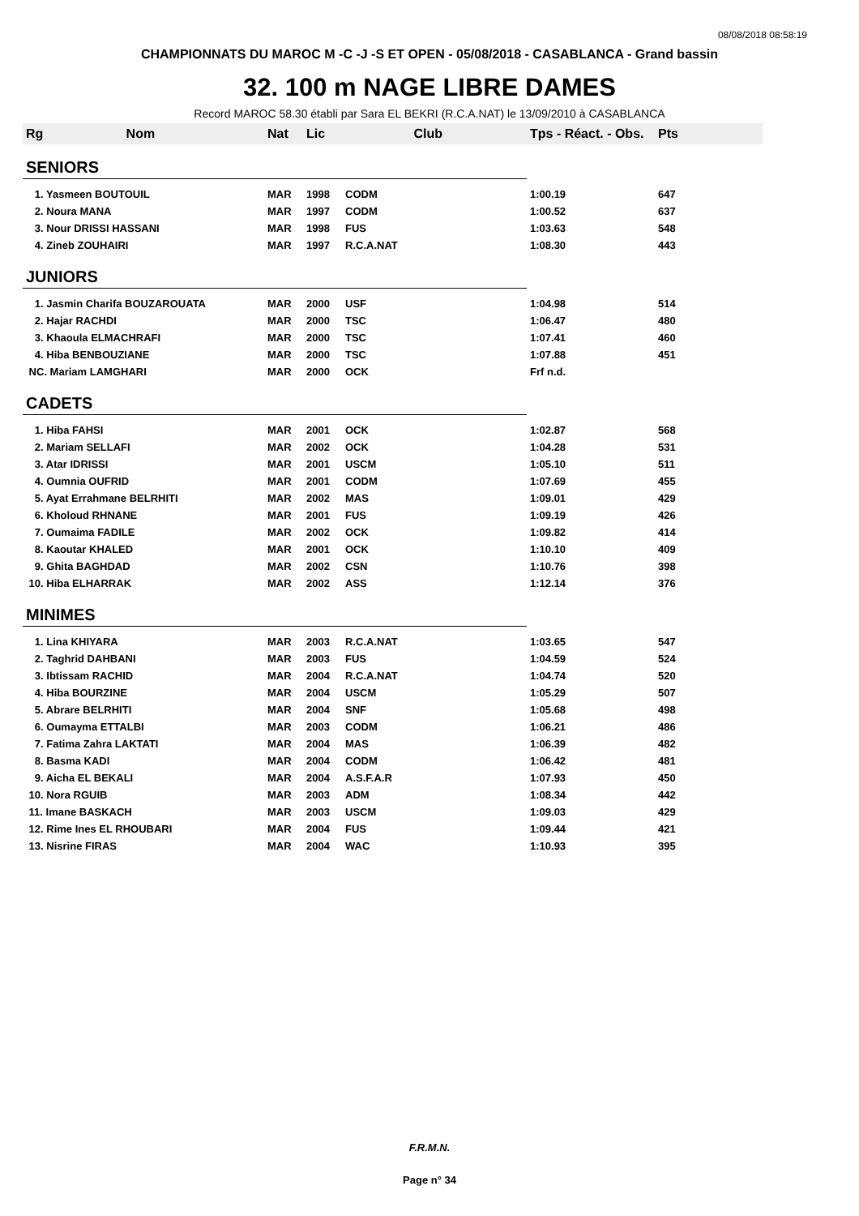08/08/2018 08:58:19
CHAMPIONNATS DU MAROC M -C -J -S ET OPEN - 05/08/2018 - CASABLANCA - Grand bassin
32. 100 m NAGE LIBRE DAMES
Record MAROC 58.30 établi par Sara EL BEKRI (R.C.A.NAT) le 13/09/2010 à CASABLANCA
| Rg Nom | Nat | Lic | Club | Tps - Réact. - Obs. | Pts |
| --- | --- | --- | --- | --- | --- |
| SENIORS | | | | | |
| 1. Yasmeen BOUTOUIL | MAR | 1998 | CODM | 1:00.19 | 647 |
| 2. Noura MANA | MAR | 1997 | CODM | 1:00.52 | 637 |
| 3. Nour DRISSI HASSANI | MAR | 1998 | FUS | 1:03.63 | 548 |
| 4. Zineb ZOUHAIRI | MAR | 1997 | R.C.A.NAT | 1:08.30 | 443 |
| JUNIORS | | | | | |
| 1. Jasmin Charifa BOUZAROUATA | MAR | 2000 | USF | 1:04.98 | 514 |
| 2. Hajar RACHDI | MAR | 2000 | TSC | 1:06.47 | 480 |
| 3. Khaoula ELMACHRAFI | MAR | 2000 | TSC | 1:07.41 | 460 |
| 4. Hiba BENBOUZIANE | MAR | 2000 | TSC | 1:07.88 | 451 |
| NC. Mariam LAMGHARI | MAR | 2000 | OCK | Frf n.d. | |
| CADETS | | | | | |
| 1. Hiba FAHSI | MAR | 2001 | OCK | 1:02.87 | 568 |
| 2. Mariam SELLAFI | MAR | 2002 | OCK | 1:04.28 | 531 |
| 3. Atar IDRISSI | MAR | 2001 | USCM | 1:05.10 | 511 |
| 4. Oumnia OUFRID | MAR | 2001 | CODM | 1:07.69 | 455 |
| 5. Ayat Errahmane BELRHITI | MAR | 2002 | MAS | 1:09.01 | 429 |
| 6. Kholoud RHNANE | MAR | 2001 | FUS | 1:09.19 | 426 |
| 7. Oumaima FADILE | MAR | 2002 | OCK | 1:09.82 | 414 |
| 8. Kaoutar KHALED | MAR | 2001 | OCK | 1:10.10 | 409 |
| 9. Ghita BAGHDAD | MAR | 2002 | CSN | 1:10.76 | 398 |
| 10. Hiba ELHARRAK | MAR | 2002 | ASS | 1:12.14 | 376 |
| MINIMES | | | | | |
| 1. Lina KHIYARA | MAR | 2003 | R.C.A.NAT | 1:03.65 | 547 |
| 2. Taghrid DAHBANI | MAR | 2003 | FUS | 1:04.59 | 524 |
| 3. Ibtissam RACHID | MAR | 2004 | R.C.A.NAT | 1:04.74 | 520 |
| 4. Hiba BOURZINE | MAR | 2004 | USCM | 1:05.29 | 507 |
| 5. Abrare BELRHITI | MAR | 2004 | SNF | 1:05.68 | 498 |
| 6. Oumayma ETTALBI | MAR | 2003 | CODM | 1:06.21 | 486 |
| 7. Fatima Zahra LAKTATI | MAR | 2004 | MAS | 1:06.39 | 482 |
| 8. Basma KADI | MAR | 2004 | CODM | 1:06.42 | 481 |
| 9. Aicha EL BEKALI | MAR | 2004 | A.S.F.A.R | 1:07.93 | 450 |
| 10. Nora RGUIB | MAR | 2003 | ADM | 1:08.34 | 442 |
| 11. Imane BASKACH | MAR | 2003 | USCM | 1:09.03 | 429 |
| 12. Rime Ines EL RHOUBARI | MAR | 2004 | FUS | 1:09.44 | 421 |
| 13. Nisrine FIRAS | MAR | 2004 | WAC | 1:10.93 | 395 |
F.R.M.N.
Page n° 34